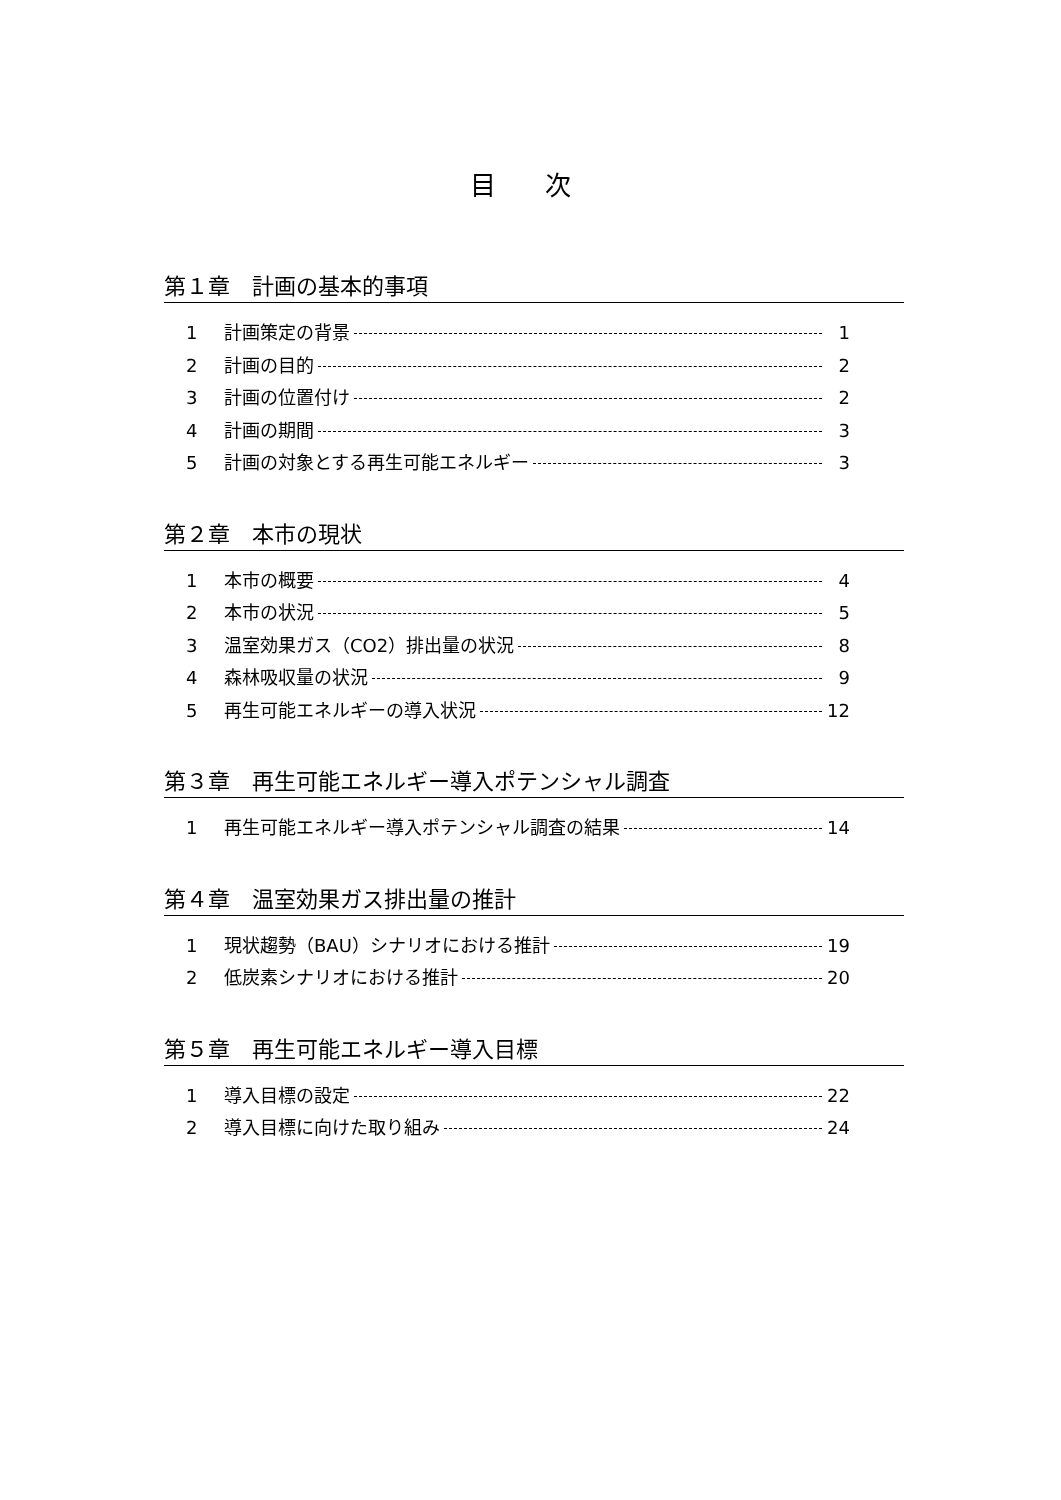目 次
第１章　計画の基本的事項
1 計画策定の背景 1
2 計画の目的 2
3 計画の位置付け 2
4 計画の期間 3
5 計画の対象とする再生可能エネルギー 3
第２章　本市の現状
1 本市の概要 4
2 本市の状況 5
3 温室効果ガス（CO2）排出量の状況 8
4 森林吸収量の状況 9
5 再生可能エネルギーの導入状況 12
第３章　再生可能エネルギー導入ポテンシャル調査
1 再生可能エネルギー導入ポテンシャル調査の結果 14
第４章　温室効果ガス排出量の推計
1 現状趨勢（BAU）シナリオにおける推計 19
2 低炭素シナリオにおける推計 20
第５章　再生可能エネルギー導入目標
1 導入目標の設定 22
2 導入目標に向けた取り組み 24